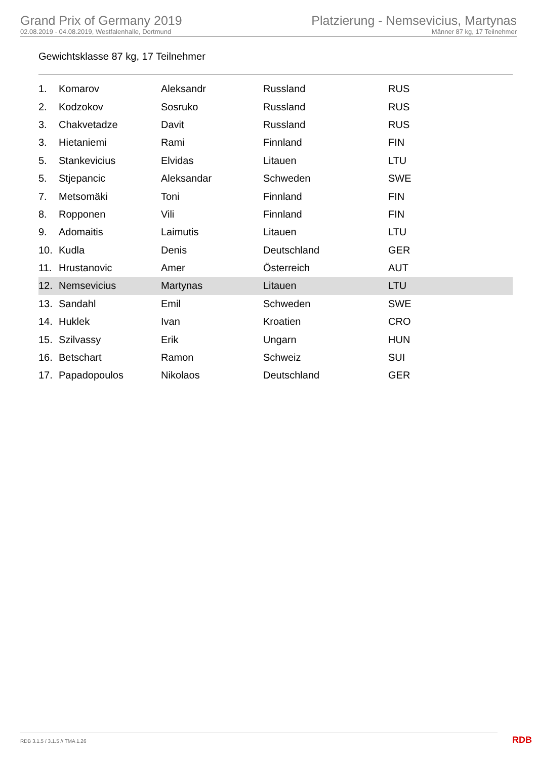Grand Prix of Germany 2019
02.08.2019 - 04.08.2019, Westfalenhalle, Dortmund
Platzierung - Nemsevicius, Martynas
Männer 87 kg, 17 Teilnehmer
Gewichtsklasse 87 kg, 17 Teilnehmer
| 1. | Komarov | Aleksandr | Russland | RUS |
| 2. | Kodzokov | Sosruko | Russland | RUS |
| 3. | Chakvetadze | Davit | Russland | RUS |
| 3. | Hietaniemi | Rami | Finnland | FIN |
| 5. | Stankevicius | Elvidas | Litauen | LTU |
| 5. | Stjepancic | Aleksandar | Schweden | SWE |
| 7. | Metsomäki | Toni | Finnland | FIN |
| 8. | Ropponen | Vili | Finnland | FIN |
| 9. | Adomaitis | Laimutis | Litauen | LTU |
| 10. | Kudla | Denis | Deutschland | GER |
| 11. | Hrustanovic | Amer | Österreich | AUT |
| 12. | Nemsevicius | Martynas | Litauen | LTU |
| 13. | Sandahl | Emil | Schweden | SWE |
| 14. | Huklek | Ivan | Kroatien | CRO |
| 15. | Szilvassy | Erik | Ungarn | HUN |
| 16. | Betschart | Ramon | Schweiz | SUI |
| 17. | Papadopoulos | Nikolaos | Deutschland | GER |
RDB 3.1.5 / 3.1.5 // TMA 1.26 RDB